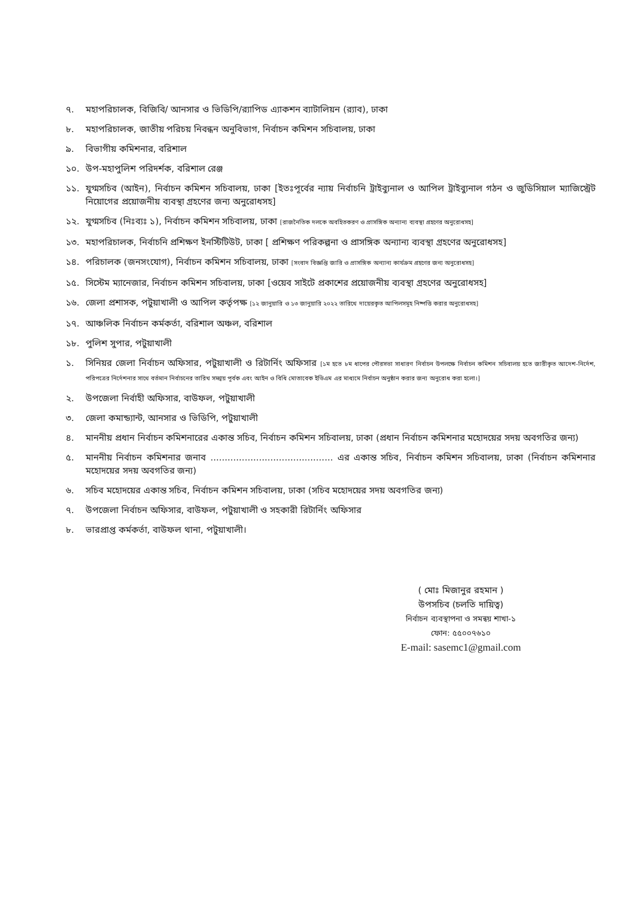৭. মহাপরিচালক, বিজিবি/ আনসার ও ভিডিপি/র‍্যাপিড এ্যাকশন ব্যাটালিয়ন (র‍্যাব), ঢাকা
৮. মহাপরিচালক, জাতীয় পরিচয় নিবন্ধন অনুবিভাগ, নির্বাচন কমিশন সচিবালয়, ঢাকা
৯. বিভাগীয় কমিশনার, বরিশাল
১০. উপ-মহাপুলিশ পরিদর্শক, বরিশাল রেঞ্জ
১১. যুগ্মসচিব (আইন), নির্বাচন কমিশন সচিবালয়, ঢাকা [ইতঃপূর্বের ন্যায় নির্বাচনি ট্রাইব্যুনাল ও আপিল ট্রাইব্যুনাল গঠন ও জুডিসিয়াল ম্যাজিস্ট্রেট নিয়োগের প্রয়োজনীয় ব্যবস্থা গ্রহণের জন্য অনুরোধসহ]
১২. যুগ্মসচিব (নিঃব্যঃ ১), নির্বাচন কমিশন সচিবালয়, ঢাকা [রাজনৈতিক দলকে অবহিতকরণ ও প্রাসঙ্গিক অন্যান্য ব্যবস্থা গ্রহণের অনুরোধসহ]
১৩. মহাপরিচালক, নির্বাচনি প্রশিক্ষণ ইনস্টিটিউট, ঢাকা [ প্রশিক্ষণ পরিকল্পনা ও প্রাসঙ্গিক অন্যান্য ব্যবস্থা গ্রহণের অনুরোধসহ]
১৪. পরিচালক (জনসংযোগ), নির্বাচন কমিশন সচিবালয়, ঢাকা [সংবাদ বিজ্ঞপ্তি জারি ও প্রাসঙ্গিক অন্যান্য কার্যক্রম গ্রহণের জন্য অনুরোধসহ]
১৫. সিস্টেম ম্যানেজার, নির্বাচন কমিশন সচিবালয়, ঢাকা [ওয়েব সাইটে প্রকাশের প্রয়োজনীয় ব্যবস্থা গ্রহণের অনুরোধসহ]
১৬. জেলা প্রশাসক, পটুয়াখালী ও আপিল কর্তৃপক্ষ [১২ জানুয়ারি ও ১৩ জানুয়ারি ২০২২ তারিখে দায়েরকৃত আপিলসমূহ নিষ্পত্তি করার অনুরোধসহ]
১৭. আঞ্চলিক নির্বাচন কর্মকর্তা, বরিশাল অঞ্চল, বরিশাল
১৮. পুলিশ সুপার, পটুয়াখালী
১. সিনিয়র জেলা নির্বাচন অফিসার, পটুয়াখালী ও রিটার্নিং অফিসার [১ম হতে ৮ম ধাপের পৌরসভা সাধারণ নির্বাচন উপলক্ষে নির্বাচন কমিশন সচিবালয় হতে জারীকৃত আদেশ-নির্দেশ, পরিপত্রের নির্দেশনার সাথে বর্তমান নির্বাচনের তারিখ সমন্বয় পূর্বক এবং আইন ও বিধি মোতাবেক ইভিএম এর মাধ্যমে নির্বাচন অনুষ্ঠান করার জন্য অনুরোধ করা হলো।]
২. উপজেলা নির্বাহী অফিসার, বাউফল, পটুয়াখালী
৩. জেলা কমান্ড্যান্ট, আনসার ও ভিডিপি, পটুয়াখালী
৪. মাননীয় প্রধান নির্বাচন কমিশনারের একান্ত সচিব, নির্বাচন কমিশন সচিবালয়, ঢাকা (প্রধান নির্বাচন কমিশনার মহোদয়ের সদয় অবগতির জন্য)
৫. মাননীয় নির্বাচন কমিশনার জনাব ........................................... এর একান্ত সচিব, নির্বাচন কমিশন সচিবালয়, ঢাকা (নির্বাচন কমিশনার মহোদয়ের সদয় অবগতির জন্য)
৬. সচিব মহোদয়ের একান্ত সচিব, নির্বাচন কমিশন সচিবালয়, ঢাকা (সচিব মহোদয়ের সদয় অবগতির জন্য)
৭. উপজেলা নির্বাচন অফিসার, বাউফল, পটুয়াখালী ও সহকারী রিটার্নিং অফিসার
৮. ভারপ্রাপ্ত কর্মকর্তা, বাউফল থানা, পটুয়াখালী।
( মোঃ মিজানুর রহমান )
উপসচিব (চলতি দায়িত্ব)
নির্বাচন ব্যবস্থাপনা ও সমন্বয় শাখা-১
ফোন: ৫৫০০৭৬১০
E-mail: sasemc1@gmail.com